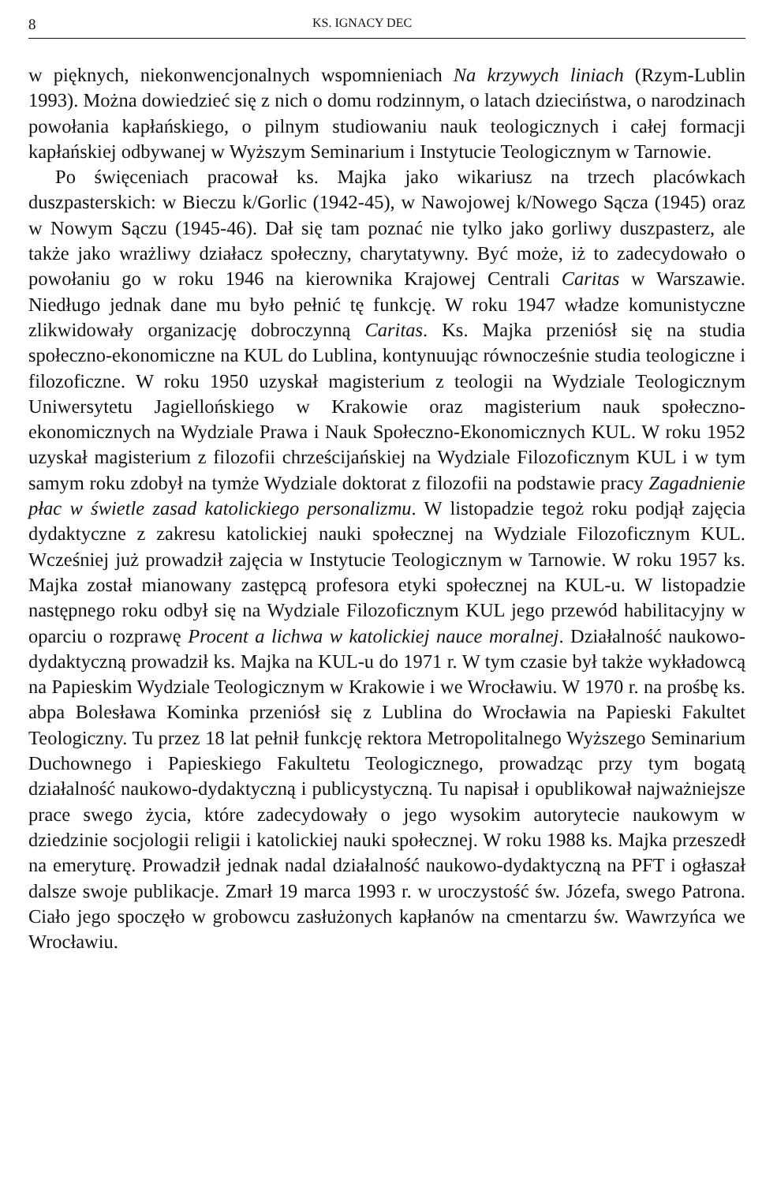8 KS. IGNACY DEC
w pięknych, niekonwencjonalnych wspomnieniach Na krzywych liniach (Rzym-Lublin 1993). Można dowiedzieć się z nich o domu rodzinnym, o latach dzieciństwa, o narodzinach powołania kapłańskiego, o pilnym studiowaniu nauk teologicznych i całej formacji kapłańskiej odbywanej w Wyższym Seminarium i Instytucie Teologicznym w Tarnowie.
Po święceniach pracował ks. Majka jako wikariusz na trzech placówkach duszpasterskich: w Bieczu k/Gorlic (1942-45), w Nawojowej k/Nowego Sącza (1945) oraz w Nowym Sączu (1945-46). Dał się tam poznać nie tylko jako gorliwy duszpasterz, ale także jako wrażliwy działacz społeczny, charytatywny. Być może, iż to zadecydowało o powołaniu go w roku 1946 na kierownika Krajowej Centrali Caritas w Warszawie. Niedługo jednak dane mu było pełnić tę funkcję. W roku 1947 władze komunistyczne zlikwidowały organizację dobroczynną Caritas. Ks. Majka przeniósł się na studia społeczno-ekonomiczne na KUL do Lublina, kontynuując równocześnie studia teologiczne i filozoficzne. W roku 1950 uzyskał magisterium z teologii na Wydziale Teologicznym Uniwersytetu Jagiellońskiego w Krakowie oraz magisterium nauk społeczno-ekonomicznych na Wydziale Prawa i Nauk Społeczno-Ekonomicznych KUL. W roku 1952 uzyskał magisterium z filozofii chrześcijańskiej na Wydziale Filozoficznym KUL i w tym samym roku zdobył na tymże Wydziale doktorat z filozofii na podstawie pracy Zagadnienie płac w świetle zasad katolickiego personalizmu. W listopadzie tegoż roku podjął zajęcia dydaktyczne z zakresu katolickiej nauki społecznej na Wydziale Filozoficznym KUL. Wcześniej już prowadził zajęcia w Instytucie Teologicznym w Tarnowie. W roku 1957 ks. Majka został mianowany zastępcą profesora etyki społecznej na KUL-u. W listopadzie następnego roku odbył się na Wydziale Filozoficznym KUL jego przewód habilitacyjny w oparciu o rozprawę Procent a lichwa w katolickiej nauce moralnej. Działalność naukowo-dydaktyczną prowadził ks. Majka na KUL-u do 1971 r. W tym czasie był także wykładowcą na Papieskim Wydziale Teologicznym w Krakowie i we Wrocławiu. W 1970 r. na prośbę ks. abpa Bolesława Kominka przeniósł się z Lublina do Wrocławia na Papieski Fakultet Teologiczny. Tu przez 18 lat pełnił funkcję rektora Metropolitalnego Wyższego Seminarium Duchownego i Papieskiego Fakultetu Teologicznego, prowadząc przy tym bogatą działalność naukowo-dydaktyczną i publicystyczną. Tu napisał i opublikował najważniejsze prace swego życia, które zadecydowały o jego wysokim autorytecie naukowym w dziedzinie socjologii religii i katolickiej nauki społecznej. W roku 1988 ks. Majka przeszedł na emeryturę. Prowadził jednak nadal działalność naukowo-dydaktyczną na PFT i ogłaszał dalsze swoje publikacje. Zmarł 19 marca 1993 r. w uroczystość św. Józefa, swego Patrona. Ciało jego spoczęło w grobowcu zasłużonych kapłanów na cmentarzu św. Wawrzyńca we Wrocławiu.